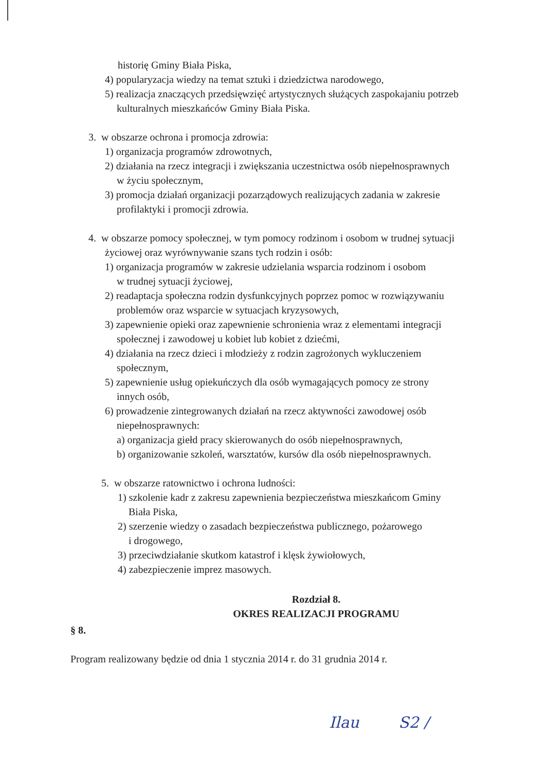historię Gminy Biała Piska,
4) popularyzacja wiedzy na temat sztuki i dziedzictwa narodowego,
5) realizacja znaczących przedsięwzięć artystycznych służących zaspokajaniu potrzeb
kulturalnych mieszkańców Gminy Biała Piska.
3. w obszarze ochrona i promocja zdrowia:
1) organizacja programów zdrowotnych,
2) działania na rzecz integracji i zwiększania uczestnictwa osób niepełnosprawnych
w życiu społecznym,
3) promocja działań organizacji pozarządowych realizujących zadania w zakresie
profilaktyki i promocji zdrowia.
4. w obszarze pomocy społecznej, w tym pomocy rodzinom i osobom w trudnej sytuacji
życiowej oraz wyrównywanie szans tych rodzin i osób:
1) organizacja programów w zakresie udzielania wsparcia rodzinom i osobom
w trudnej sytuacji życiowej,
2) readaptacja społeczna rodzin dysfunkcyjnych poprzez pomoc w rozwiązywaniu
problemów oraz wsparcie w sytuacjach kryzysowych,
3) zapewnienie opieki oraz zapewnienie schronienia wraz z elementami integracji
społecznej i zawodowej u kobiet lub kobiet z dziećmi,
4) działania na rzecz dzieci i młodzieży z rodzin zagrożonych wykluczeniem
społecznym,
5) zapewnienie usług opiekuńczych dla osób wymagających pomocy ze strony
innych osób,
6) prowadzenie zintegrowanych działań na rzecz aktywności zawodowej osób
niepełnosprawnych:
a) organizacja giełd pracy skierowanych do osób niepełnosprawnych,
b) organizowanie szkoleń, warsztatów, kursów dla osób niepełnosprawnych.
5. w obszarze ratownictwo i ochrona ludności:
1) szkolenie kadr z zakresu zapewnienia bezpieczeństwa mieszkańcom Gminy
Biała Piska,
2) szerzenie wiedzy o zasadach bezpieczeństwa publicznego, pożarowego
i drogowego,
3) przeciwdziałanie skutkom katastrof i klęsk żywiołowych,
4) zabezpieczenie imprez masowych.
Rozdział 8.
OKRES REALIZACJI PROGRAMU
§ 8.
Program realizowany będzie od dnia 1 stycznia 2014 r. do 31 grudnia 2014 r.
Ilau S2 /